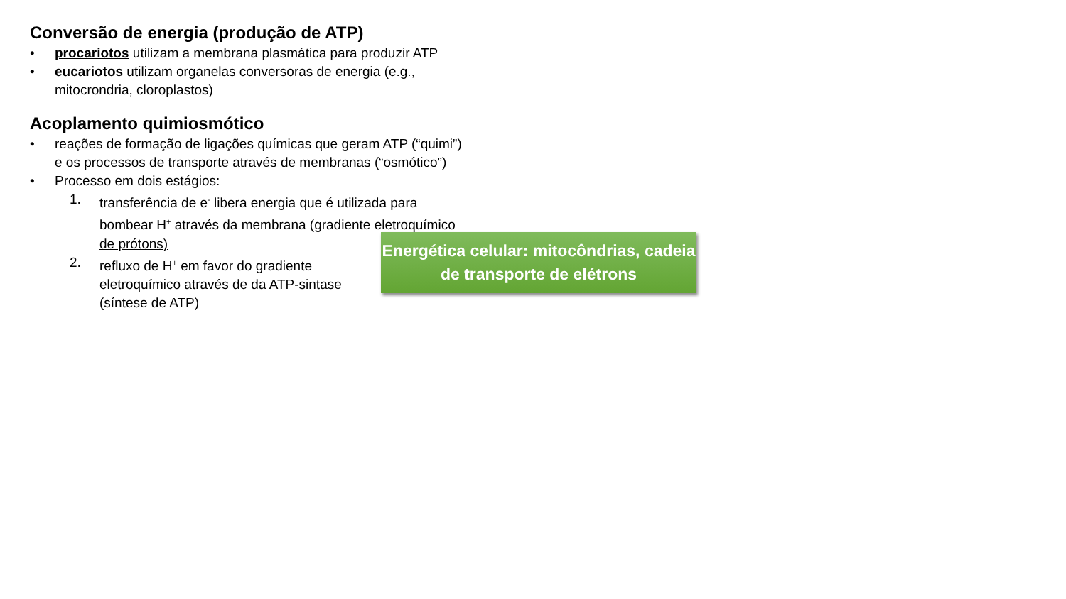Conversão de energia (produção de ATP)
• procariotos utilizam a membrana plasmática para produzir ATP
• eucariotos utilizam organelas conversoras de energia (e.g., mitocrondria, cloroplastos)
Acoplamento quimiosmótico
• reações de formação de ligações químicas que geram ATP (“quimi”) e os processos de transporte através de membranas (“osmótico”)
• Processo em dois estágios:
1. transferência de e<sup>-</sup> libera energia que é utilizada para bombear H<sup>+</sup> através da membrana (gradiente eletroquímico de prótons)
2. refluxo de H<sup>+</sup> em favor do gradiente eletroquímico através de da ATP-sintase (síntese de ATP)
Energética celular: mitocôndrias, cadeia de transporte de elétrons